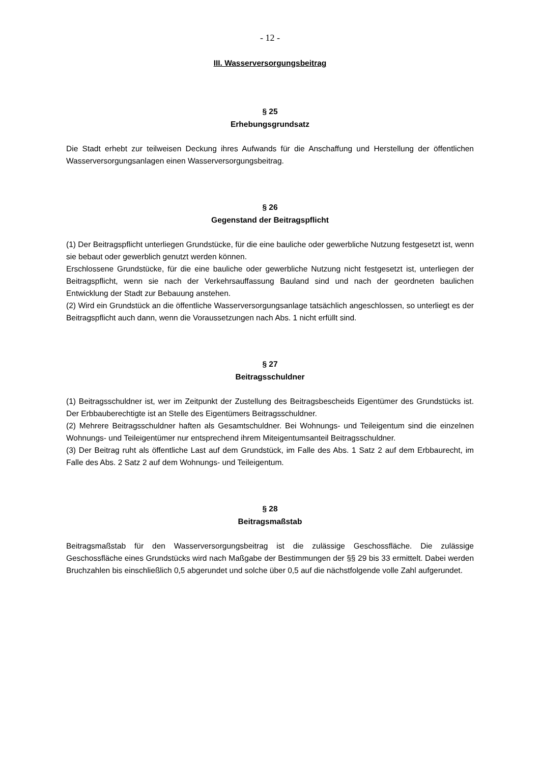- 12 -
III. Wasserversorgungsbeitrag
§ 25
Erhebungsgrundsatz
Die Stadt erhebt zur teilweisen Deckung ihres Aufwands für die Anschaffung und Herstellung der öffentlichen Wasserversorgungsanlagen einen Wasserversorgungsbeitrag.
§ 26
Gegenstand der Beitragspflicht
(1) Der Beitragspflicht unterliegen Grundstücke, für die eine bauliche oder gewerbliche Nutzung festgesetzt ist, wenn sie bebaut oder gewerblich genutzt werden können.
Erschlossene Grundstücke, für die eine bauliche oder gewerbliche Nutzung nicht festgesetzt ist, unterliegen der Beitragspflicht, wenn sie nach der Verkehrsauffassung Bauland sind und nach der geordneten baulichen Entwicklung der Stadt zur Bebauung anstehen.
(2) Wird ein Grundstück an die öffentliche Wasserversorgungsanlage tatsächlich angeschlossen, so unterliegt es der Beitragspflicht auch dann, wenn die Voraussetzungen nach Abs. 1 nicht erfüllt sind.
§ 27
Beitragsschuldner
(1) Beitragsschuldner ist, wer im Zeitpunkt der Zustellung des Beitragsbescheids Eigentümer des Grundstücks ist. Der Erbbauberechtigte ist an Stelle des Eigentümers Beitragsschuldner.
(2) Mehrere Beitragsschuldner haften als Gesamtschuldner. Bei Wohnungs- und Teileigentum sind die einzelnen Wohnungs- und Teileigentümer nur entsprechend ihrem Miteigentumsanteil Beitragsschuldner.
(3) Der Beitrag ruht als öffentliche Last auf dem Grundstück, im Falle des Abs. 1 Satz 2 auf dem Erbbaurecht, im Falle des Abs. 2 Satz 2 auf dem Wohnungs- und Teileigentum.
§ 28
Beitragsmaßstab
Beitragsmaßstab für den Wasserversorgungsbeitrag ist die zulässige Geschossfläche. Die zulässige Geschossfläche eines Grundstücks wird nach Maßgabe der Bestimmungen der §§ 29 bis 33 ermittelt. Dabei werden Bruchzahlen bis einschließlich 0,5 abgerundet und solche über 0,5 auf die nächstfolgende volle Zahl aufgerundet.